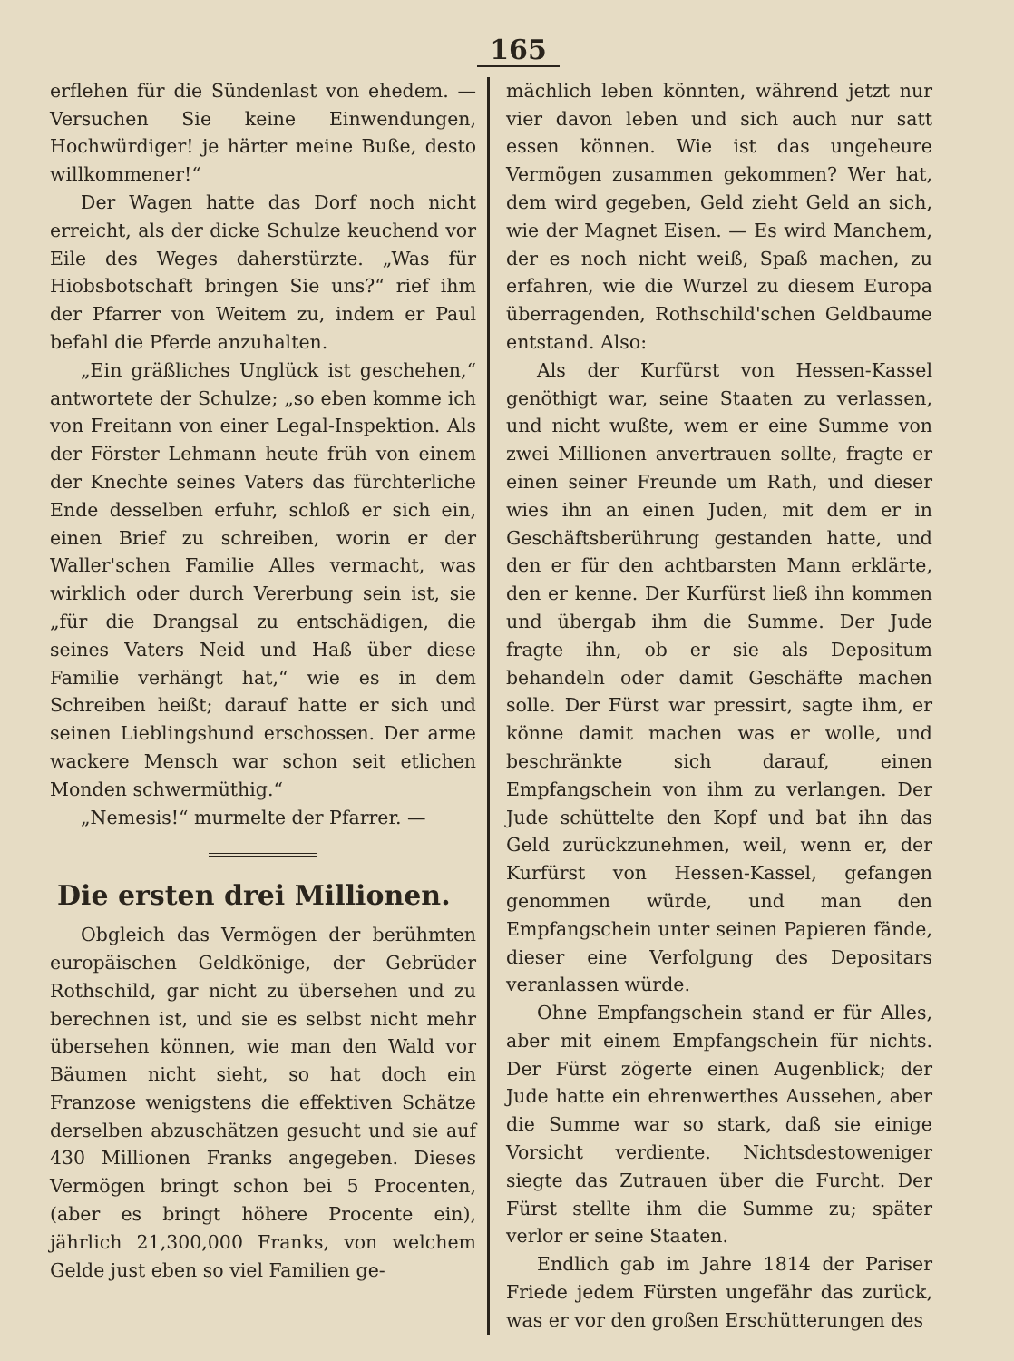165
erflehen für die Sündenlast von ehedem. — Versuchen Sie keine Einwendungen, Hochwürdiger! je härter meine Buße, desto willkommener!“
Der Wagen hatte das Dorf noch nicht erreicht, als der dicke Schulze keuchend vor Eile des Weges daherstürzte. „Was für Hiobsbotschaft bringen Sie uns?“ rief ihm der Pfarrer von Weitem zu, indem er Paul befahl die Pferde anzuhalten.
„Ein gräßliches Unglück ist geschehen,“ antwortete der Schulze; „so eben komme ich von Freitann von einer Legal-Inspektion. Als der Förster Lehmann heute früh von einem der Knechte seines Vaters das fürchterliche Ende desselben erfuhr, schloß er sich ein, einen Brief zu schreiben, worin er der Waller'schen Familie Alles vermacht, was wirklich oder durch Vererbung sein ist, sie „für die Drangsal zu entschädigen, die seines Vaters Neid und Haß über diese Familie verhängt hat,“ wie es in dem Schreiben heißt; darauf hatte er sich und seinen Lieblingshund erschossen. Der arme wackere Mensch war schon seit etlichen Monden schwermüthig.“
„Nemesis!“ murmelte der Pfarrer. —
Die ersten drei Millionen.
Obgleich das Vermögen der berühmten europäischen Geldkönige, der Gebrüder Rothschild, gar nicht zu übersehen und zu berechnen ist, und sie es selbst nicht mehr übersehen können, wie man den Wald vor Bäumen nicht sieht, so hat doch ein Franzose wenigstens die effektiven Schätze derselben abzuschätzen gesucht und sie auf 430 Millionen Franks angegeben. Dieses Vermögen bringt schon bei 5 Procenten, (aber es bringt höhere Procente ein), jährlich 21,300,000 Franks, von welchem Gelde just eben so viel Familien ge-
mächlich leben könnten, während jetzt nur vier davon leben und sich auch nur satt essen können. Wie ist das ungeheure Vermögen zusammen gekommen? Wer hat, dem wird gegeben, Geld zieht Geld an sich, wie der Magnet Eisen. — Es wird Manchem, der es noch nicht weiß, Spaß machen, zu erfahren, wie die Wurzel zu diesem Europa überragenden, Rothschild'schen Geldbaume entstand. Also:
Als der Kurfürst von Hessen-Kassel genöthigt war, seine Staaten zu verlassen, und nicht wußte, wem er eine Summe von zwei Millionen anvertrauen sollte, fragte er einen seiner Freunde um Rath, und dieser wies ihn an einen Juden, mit dem er in Geschäftsberührung gestanden hatte, und den er für den achtbarsten Mann erklärte, den er kenne. Der Kurfürst ließ ihn kommen und übergab ihm die Summe. Der Jude fragte ihn, ob er sie als Depositum behandeln oder damit Geschäfte machen solle. Der Fürst war pressirt, sagte ihm, er könne damit machen was er wolle, und beschränkte sich darauf, einen Empfangschein von ihm zu verlangen. Der Jude schüttelte den Kopf und bat ihn das Geld zurückzunehmen, weil, wenn er, der Kurfürst von Hessen-Kassel, gefangen genommen würde, und man den Empfangschein unter seinen Papieren fände, dieser eine Verfolgung des Depositars veranlassen würde.
Ohne Empfangschein stand er für Alles, aber mit einem Empfangschein für nichts. Der Fürst zögerte einen Augenblick; der Jude hatte ein ehrenwerthes Aussehen, aber die Summe war so stark, daß sie einige Vorsicht verdiente. Nichtsdestoweniger siegte das Zutrauen über die Furcht. Der Fürst stellte ihm die Summe zu; später verlor er seine Staaten.
Endlich gab im Jahre 1814 der Pariser Friede jedem Fürsten ungefähr das zurück, was er vor den großen Erschütterungen des